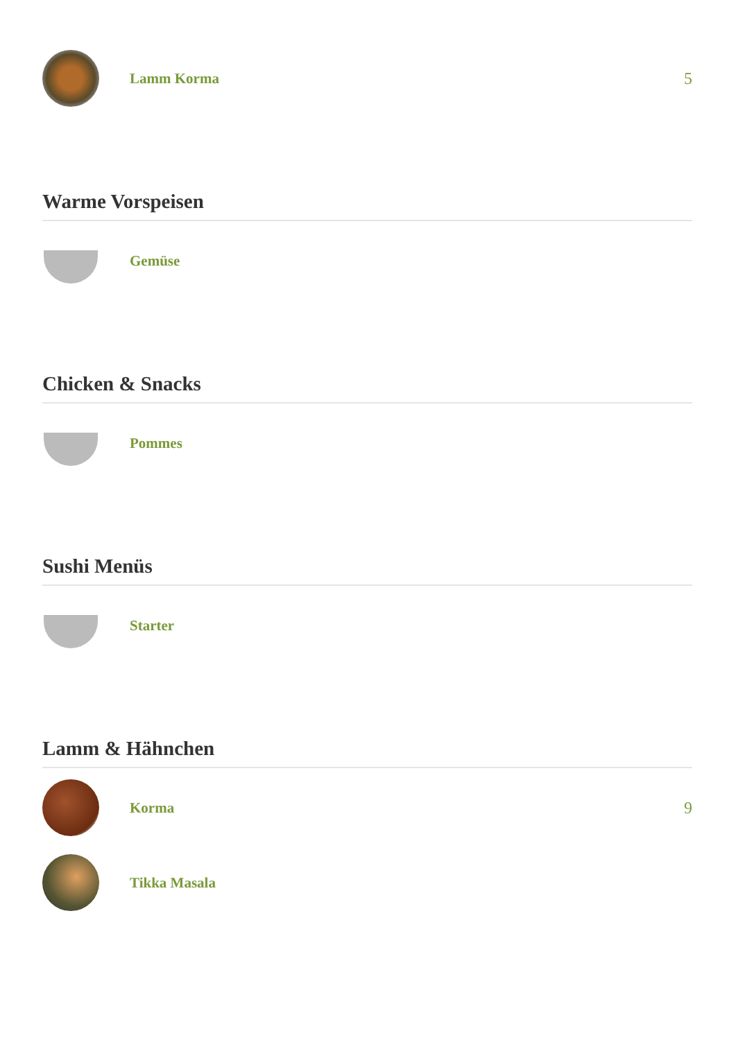Lamm Korma 5
Warme Vorspeisen
Gemüse
Chicken & Snacks
Pommes
Sushi Menüs
Starter
Lamm & Hähnchen
Korma 9
Tikka Masala